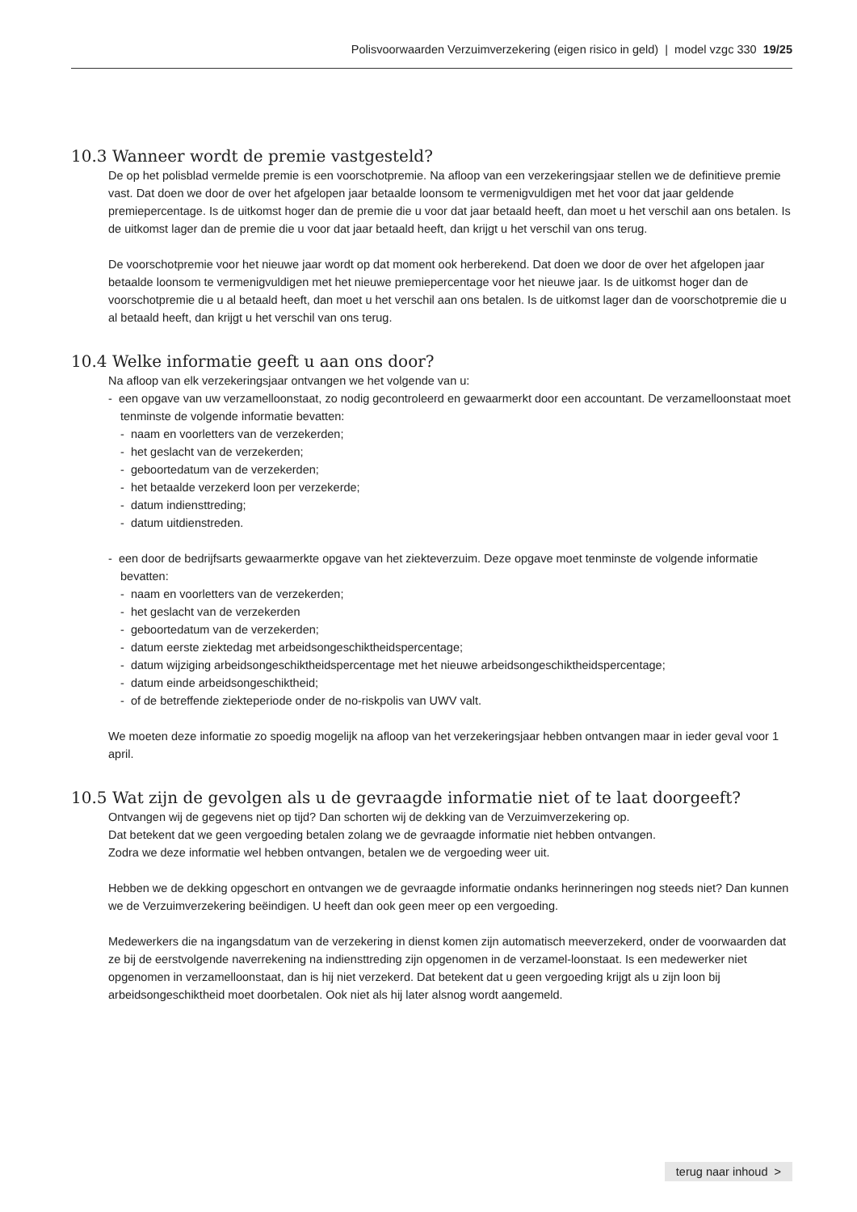Polisvoorwaarden Verzuimverzekering (eigen risico in geld) | model vzgc 330 19/25
10.3 Wanneer wordt de premie vastgesteld?
De op het polisblad vermelde premie is een voorschotpremie. Na afloop van een verzekeringsjaar stellen we de definitieve premie vast. Dat doen we door de over het afgelopen jaar betaalde loonsom te vermenigvuldigen met het voor dat jaar geldende premiepercentage. Is de uitkomst hoger dan de premie die u voor dat jaar betaald heeft, dan moet u het verschil aan ons betalen. Is de uitkomst lager dan de premie die u voor dat jaar betaald heeft, dan krijgt u het verschil van ons terug.
De voorschotpremie voor het nieuwe jaar wordt op dat moment ook herberekend. Dat doen we door de over het afgelopen jaar betaalde loonsom te vermenigvuldigen met het nieuwe premiepercentage voor het nieuwe jaar. Is de uitkomst hoger dan de voorschotpremie die u al betaald heeft, dan moet u het verschil aan ons betalen. Is de uitkomst lager dan de voorschotpremie die u al betaald heeft, dan krijgt u het verschil van ons terug.
10.4 Welke informatie geeft u aan ons door?
Na afloop van elk verzekeringsjaar ontvangen we het volgende van u:
- een opgave van uw verzamelloonstaat, zo nodig gecontroleerd en gewaarmerkt door een accountant. De verzamelloonstaat moet tenminste de volgende informatie bevatten:
- naam en voorletters van de verzekerden;
- het geslacht van de verzekerden;
- geboortedatum van de verzekerden;
- het betaalde verzekerd loon per verzekerde;
- datum indiensttreding;
- datum uitdienstreden.
- een door de bedrijfsarts gewaarmerkte opgave van het ziekteverzuim. Deze opgave moet tenminste de volgende informatie bevatten:
- naam en voorletters van de verzekerden;
- het geslacht van de verzekerden
- geboortedatum van de verzekerden;
- datum eerste ziektedag met arbeidsongeschiktheidspercentage;
- datum wijziging arbeidsongeschiktheidspercentage met het nieuwe arbeidsongeschiktheidspercentage;
- datum einde arbeidsongeschiktheid;
- of de betreffende ziekteperiode onder de no-riskpolis van UWV valt.
We moeten deze informatie zo spoedig mogelijk na afloop van het verzekeringsjaar hebben ontvangen maar in ieder geval voor 1 april.
10.5 Wat zijn de gevolgen als u de gevraagde informatie niet of te laat doorgeeft?
Ontvangen wij de gegevens niet op tijd? Dan schorten wij de dekking van de Verzuimverzekering op.
Dat betekent dat we geen vergoeding betalen zolang we de gevraagde informatie niet hebben ontvangen.
Zodra we deze informatie wel hebben ontvangen, betalen we de vergoeding weer uit.
Hebben we de dekking opgeschort en ontvangen we de gevraagde informatie ondanks herinneringen nog steeds niet? Dan kunnen we de Verzuimverzekering beëindigen. U heeft dan ook geen meer op een vergoeding.
Medewerkers die na ingangsdatum van de verzekering in dienst komen zijn automatisch meeverzekerd, onder de voorwaarden dat ze bij de eerstvolgende naverrekening na indiensttreding zijn opgenomen in de verzamel-loonstaat. Is een medewerker niet opgenomen in verzamelloonstaat, dan is hij niet verzekerd. Dat betekent dat u geen vergoeding krijgt als u zijn loon bij arbeidsongeschiktheid moet doorbetalen. Ook niet als hij later alsnog wordt aangemeld.
terug naar inhoud >